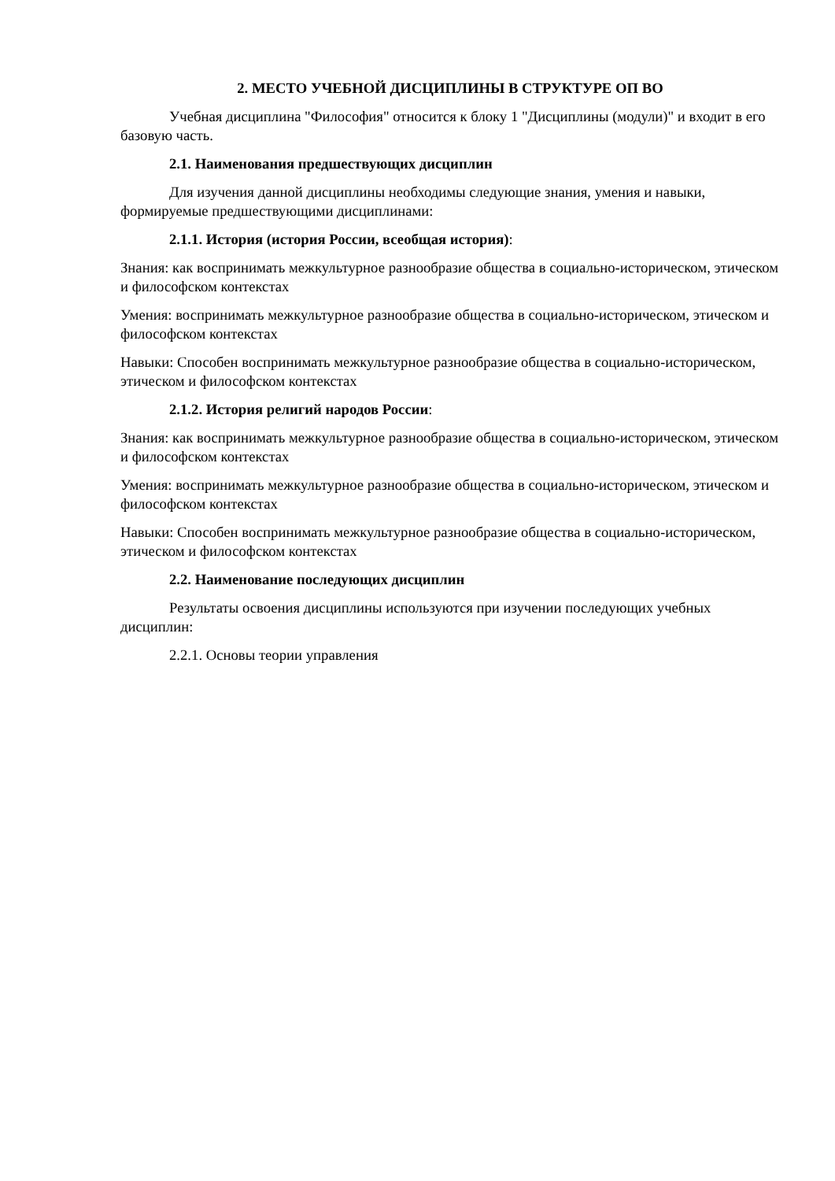2. МЕСТО УЧЕБНОЙ ДИСЦИПЛИНЫ В СТРУКТУРЕ ОП ВО
Учебная дисциплина "Философия" относится к блоку 1 "Дисциплины (модули)" и входит в его базовую часть.
2.1. Наименования предшествующих дисциплин
Для изучения данной дисциплины необходимы следующие знания, умения и навыки, формируемые предшествующими дисциплинами:
2.1.1. История (история России, всеобщая история):
Знания: как воспринимать межкультурное разнообразие общества в социально-историческом, этическом и философском контекстах
Умения: воспринимать межкультурное разнообразие общества в социально-историческом, этическом и философском контекстах
Навыки: Способен воспринимать межкультурное разнообразие общества в социально-историческом, этическом и философском контекстах
2.1.2. История религий народов России:
Знания: как воспринимать межкультурное разнообразие общества в социально-историческом, этическом и философском контекстах
Умения: воспринимать межкультурное разнообразие общества в социально-историческом, этическом и философском контекстах
Навыки: Способен воспринимать межкультурное разнообразие общества в социально-историческом, этическом и философском контекстах
2.2. Наименование последующих дисциплин
Результаты освоения дисциплины используются при изучении последующих учебных дисциплин:
2.2.1. Основы теории управления